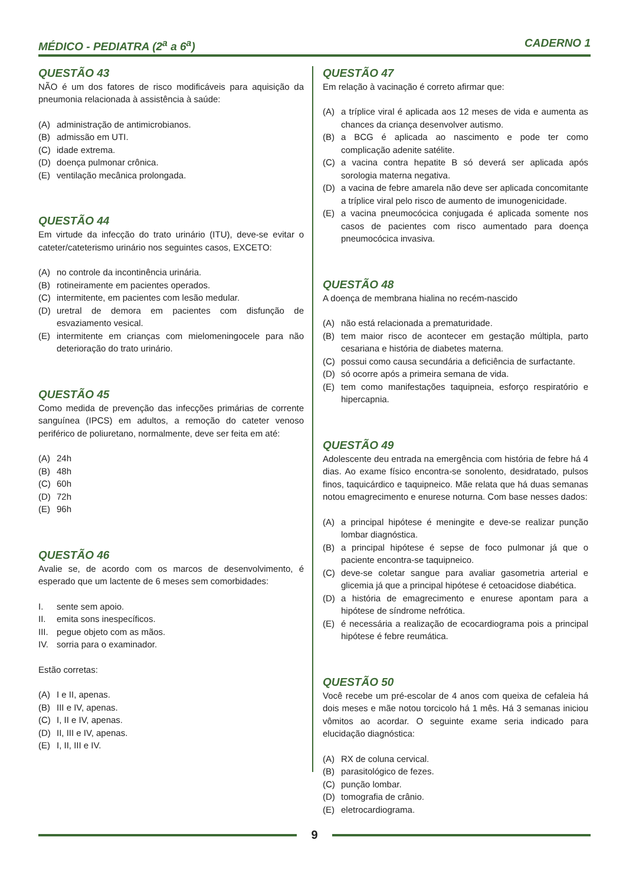MÉDICO - PEDIATRA (2<sup>a</sup> a 6<sup>a</sup>) CADERNO 1
QUESTÃO 43
NÃO é um dos fatores de risco modificáveis para aquisição da pneumonia relacionada à assistência à saúde:
(A) administração de antimicrobianos.
(B) admissão em UTI.
(C) idade extrema.
(D) doença pulmonar crônica.
(E) ventilação mecânica prolongada.
QUESTÃO 44
Em virtude da infecção do trato urinário (ITU), deve-se evitar o cateter/cateterismo urinário nos seguintes casos, EXCETO:
(A) no controle da incontinência urinária.
(B) rotineiramente em pacientes operados.
(C) intermitente, em pacientes com lesão medular.
(D) uretral de demora em pacientes com disfunção de esvaziamento vesical.
(E) intermitente em crianças com mielomeningocele para não deterioração do trato urinário.
QUESTÃO 45
Como medida de prevenção das infecções primárias de corrente sanguínea (IPCS) em adultos, a remoção do cateter venoso periférico de poliuretano, normalmente, deve ser feita em até:
(A) 24h
(B) 48h
(C) 60h
(D) 72h
(E) 96h
QUESTÃO 46
Avalie se, de acordo com os marcos de desenvolvimento, é esperado que um lactente de 6 meses sem comorbidades:
I. sente sem apoio.
II. emita sons inespecíficos.
III. pegue objeto com as mãos.
IV. sorria para o examinador.
Estão corretas:
(A) I e II, apenas.
(B) III e IV, apenas.
(C) I, II e IV, apenas.
(D) II, III e IV, apenas.
(E) I, II, III e IV.
QUESTÃO 47
Em relação à vacinação é correto afirmar que:
(A) a tríplice viral é aplicada aos 12 meses de vida e aumenta as chances da criança desenvolver autismo.
(B) a BCG é aplicada ao nascimento e pode ter como complicação adenite satélite.
(C) a vacina contra hepatite B só deverá ser aplicada após sorologia materna negativa.
(D) a vacina de febre amarela não deve ser aplicada concomitante a tríplice viral pelo risco de aumento de imunogenicidade.
(E) a vacina pneumocócica conjugada é aplicada somente nos casos de pacientes com risco aumentado para doença pneumocócica invasiva.
QUESTÃO 48
A doença de membrana hialina no recém-nascido
(A) não está relacionada a prematuridade.
(B) tem maior risco de acontecer em gestação múltipla, parto cesariana e história de diabetes materna.
(C) possui como causa secundária a deficiência de surfactante.
(D) só ocorre após a primeira semana de vida.
(E) tem como manifestações taquipneia, esforço respiratório e hipercapnia.
QUESTÃO 49
Adolescente deu entrada na emergência com história de febre há 4 dias. Ao exame físico encontra-se sonolento, desidratado, pulsos finos, taquicárdico e taquipneico. Mãe relata que há duas semanas notou emagrecimento e enurese noturna. Com base nesses dados:
(A) a principal hipótese é meningite e deve-se realizar punção lombar diagnóstica.
(B) a principal hipótese é sepse de foco pulmonar já que o paciente encontra-se taquipneico.
(C) deve-se coletar sangue para avaliar gasometria arterial e glicemia já que a principal hipótese é cetoacidose diabética.
(D) a história de emagrecimento e enurese apontam para a hipótese de síndrome nefrótica.
(E) é necessária a realização de ecocardiograma pois a principal hipótese é febre reumática.
QUESTÃO 50
Você recebe um pré-escolar de 4 anos com queixa de cefaleia há dois meses e mãe notou torcicolo há 1 mês. Há 3 semanas iniciou vômitos ao acordar. O seguinte exame seria indicado para elucidação diagnóstica:
(A) RX de coluna cervical.
(B) parasitológico de fezes.
(C) punção lombar.
(D) tomografia de crânio.
(E) eletrocardiograma.
9